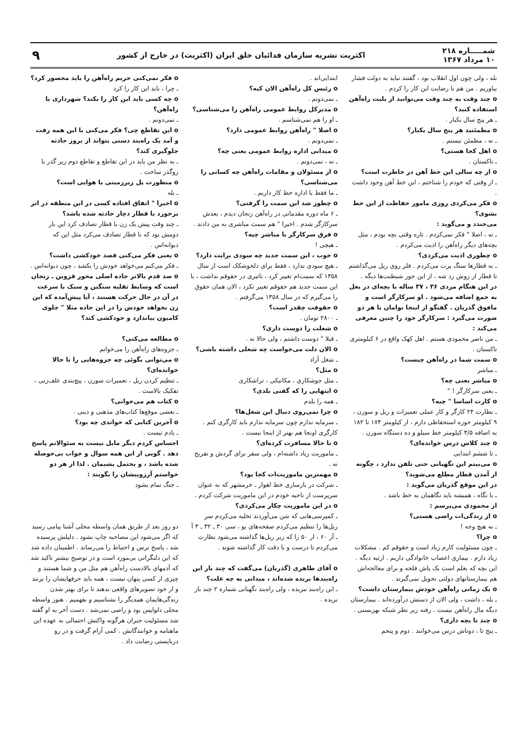شمـــــاره ۲۱۸
۱۰ مرداد ۱۳۶۷
اکثریت نشریه سازمان فدائیان خلق ایران (اکثریت) در خارج از کشور
۹
بله ، ولی چون اول انقلاب بود ، گفتند نباید به دولت فشار بیاوریم . من هم با رضایت این کار را کردم .
o چند وقت به چند وقت می‌توانید از بلیت راه‌آهن استفاده کنید؟
ـ هر پنج سال یکبار .
o مطمئنید هر پنج سال یکبار؟
ـ نه ، مطمئن نیستم .
o اهل کجا هستی؟
ـ تاکستان .
o از چه سالی این خط آهن در خاطرت است؟
ـ از وقتی که خودم را شناختم ، این خط آهن وجود داشت .
o فکر می‌کردی روزی مامور حفاظت از این خط بشوی؟
می‌خندد و می‌گوید :
ـ نه ، اصلا " فکر نمی‌کردم . تازه وقتی بچه بودم ، مثل بچه‌های دیگر راه‌آهن را اذیت می‌کردم .
o چطوری اذیت می‌کردی؟
ـ به قطارها سنگ پرت می‌کردم . فلز روی ریل می‌گذاشتم تا قطار از روش رد شه ، از این جور شیطنت‌ها دیگه .
در این هنگام مردی ۳۶ ، ۳۷ ساله با بچه‌ای در بغل به جمع اضافه می‌شود . او سرکارگر است و مافوق گذربان . گفتگو از اینجا توامان با هر دو صورت می‌گیرد : سرکارگر خود را چنین معرفی می‌کند :
ـ من ناصر محمودی هستم . اهل کهک واقع در ۶ کیلومتری تاکستان .
o سمت شما در راه‌آهن چیست؟
ـ مباشر
o مباشر یعنی چه؟
ـ یعنی سرکارگر ! "
o کارت اساسا " چیه؟
ـ نظارت ۲۴ کارگر و کار عملی تعمیرات و ریل و سوزن ، ۹ کیلومتر حوزه استحفاظی دارم ، از کیلومتر ۱۷۴ تا ۱۸۲ به اضافه ۴/۵ کیلومتر خط سیلو و ده دستگاه سوزن .
o چند کلاس درس خوانده‌ای؟
ـ تا ششم ابتدایی
o می‌بینم این نگهبانی حتی تلفن ندارد ، چگونه از آمدن قطار مطلع می‌شوید؟
در این موقع گذربان می‌گوید :
ـ با نگاه ، همیشه باید نگاهمان به خط باشد .
از محمودی می‌پرسم :
o از زندگی‌ات راضی هستی؟
ـ به هیچ وجه !
o چرا؟
ـ چون مسئولیت کارم زیاد است و حقوقم کم . مشکلات زیاد دارم . بیماری اعصاب خانوادگی داریم . ارثیه دیگه . این بچه که بغلم است یک پاش فلجه و برای معالجه‌اش هم بیمارستانهای دولتی تحویل نمی‌گیرند .
o یک زمانی راه‌آهن خودش بیمارستان داشت؟
ـ بله ، داشت ، ولی الان از دستش درآورده‌اند . بیمارستان دیگه مال راه‌آهن نیست . رفته زیر نظر شبکه بهزیستی .
o چند تا بچه داری؟
ـ پنج تا ، دوتاش درس می‌خوانند . دوم و پنجم
ابتدایی‌اند .
o رئیس کل راه‌آهن الان کیه؟
ـ نمی‌دونم .
o مدیرکل روابط عمومی راه‌آهن را می‌شناسی؟
ـ او را هم نمی‌شناسم .
o اصلا " راه‌آهن روابط عمومی دارد؟
ـ نمی‌دونم .
o میدانی اداره روابط عمومی یعنی چه؟
ـ نه ، نمی‌دونم .
o از مسئولان و مقامات راه‌آهن چه کسانی را می‌شناسی؟
ـ ما فقط با اداره خط کار داریم .
o چطور شد این سمت را گرفتی؟
ـ ۶ ماه دوره مقدماتی در راه‌آهن زنجان دیدم ، بعدش سرکارگر شدم . اخیرا " هم سمت مباشری به من دادند .
o فرق سرکارگر با مباشر چیه؟
ـ هیچی !
o خوب ، این سمت جدید چه سودی برایت دارد؟
ـ هیچ سودی ندارد ، فقط برای دلخوشکک است از سال ۱۳۵۸ که سمت‌ام تغییر کرد ، تاثیری در حقوقم نداشت ، با این سمت جدید هم حقوقم تغییر نکرد ، الان همان حقوق را می‌گیرم که در سال ۱۳۵۸ می‌گرفتم .
o حقوقت چقدر است؟
ـ ۲۸۰۰ تومان .
o شغلت را دوست داری؟
ـ قبلا " دوست داشتم ، ولی حالا نه .
o الان دلت می‌خواست چه شغلی داشته باشی؟
ـ شغل آزاد
o مثل؟
ـ مثل جوشکاری ، مکانیکی ، تراشکاری
o اینهایی را که گفتی بلدی؟
ـ همه را بلدم
o چرا نمی‌روی دنبال این شغل‌ها؟
ـ سرمایه ندارم چون سرمایه ندارم باید کارگری کنم . کارگری اونجا هم بهتر از اینجا نیست .
o تا حالا مسافرت کرده‌ای؟
ـ ماموریت زیاد داشته‌ام ، ولی سفر برای گردش و تفریح نه .
o مهمترین ماموریت‌ات کجا بود؟
ـ شرکت در بازسازی خط اهواز ـ خرمشهر که به عنوان سرپرست از ناحیه خودم در این ماموریت شرکت کردم .
o در این ماموریت چکار می‌کردی؟
ـ کمپرسی‌هایی که شن می‌آوردند تخلیه می‌کردم سر ریل‌ها را تنظیم می‌کردم صفحه‌های یو ، سی ۳۰ ـ ۳۲ ـ ۳ آ ـ آر ۶۰ ، ار ۵۰ را که زیر ریل‌ها گذاشته می‌شود نظارت می‌کردم تا درست و با دقت کار گذاشته شوند .
o آقای طاهری (گذربان) می‌گفت که چند بار این راه‌بندها بریده شده‌اند ، میدانی به چه علت؟
ـ این راه‌بند نبریده ، ولی راه‌بند نگهبانی شماره ۲ چند بار بریده .
o فکر نمی‌کنی حریم راه‌آهن را باید محصور کرد؟
ـ چرا ، باید این کار را کرد
o چه کسی باید این کار را بکند؟ شهرداری یا راه‌آهن؟
ـ نمی‌دونم .
o این تقاطع چی؟ فکر می‌کنی با این همه رفت و آمد یک راه‌بند دستی بتواند از بروز حادثه جلوگیری کند؟
ـ به نظر من باید در این تقاطع و تقاطع دوم زیر گذر یا روگذر ساخت .
o منظورت پل زیرزمینی یا هوایی است؟
ـ بله
o اخیرا " اتفاق افتاده کسی در این منطقه در اثر برخورد با قطار دچار حادثه شده باشد؟
ـ چند وقت پیش یک زن با قطار تصادف کرد این بار دومش بود که با قطار تصادف می‌کرد مثل این که دیوانه‌اس .
o یعنی فکر می‌کنی قصد خودکشی داشت؟
ـ فکر می‌کنم می‌خواهد خودش را بکشد ، چون دیوانه‌اس .
o صد قدم بالاتر جاده اصلی محور قزوین ـ زنجان است که وسایط نقلیه سنگین و سبک با سرعت در آن در حال حرکت هستند ، آیا پیش‌آمده که این زن بخواهد خودش را در این جاده مثلا " جلوی کامیون بیاندازد و خودکشی کند؟
o مطالعه می‌کنی؟
ـ جزوه‌های راه‌آهن را می‌خوانم
o می‌توانی بگوئی چه جزوه‌هایی را تا حالا خوانده‌ای؟
ـ تنظیم کردن ریل ، تعمیرات سوزن ، پیچ‌بندی علف‌زنی ، تفکیک بالاست .
o کتاب هم می‌خوانی؟
ـ بعضی موقع‌ها کتاب‌های مذهبی و دینی .
o آخرین کتابی که خواندی چه بود؟
ـ یادم نیست .
احساس کردم دیگر مایل نیست به سئوالاتم پاسخ دهد . گویی از این همه سوال و جواب بی‌حوصله شده باشد ، و یحتمل پشیمان . لذا از هر دو خواستم آرزوییشان را بگویند :
ـ جنگ تمام بشود
دو روز بعد از طریق همان واسطه محلی آشنا پیامی رسید که اگر می‌شود این مصاحبه چاپ نشود . دلیلش پرسیده شد ، پاسخ ترس و احتیاط را می‌رساند . اطمینان داده شد که این دلنگرانی بی‌مورد است و در توضیح بیشتر تاکید شد که آدمهای بالادست راه‌آهن هم مثل من و شما هستند و چیزی از کسی پنهان نیست ، همه باید حرفهایشان را بزنند و از خود تصویرهای واقعی بدهند تا برای بهتر شدن زندگی‌هایمان همدیگر را بشناسیم و بفهمیم . هنوز واسطه محلی دلواپس بود و راضی نمی‌شد . دست آخر به او گفته شد مسئولیت جبران هرگونه واکنش احتمالی به عهده این ماهنامه و خوانندگانش . کمی آرام گرفت و در رو دربایستی رضایت داد .